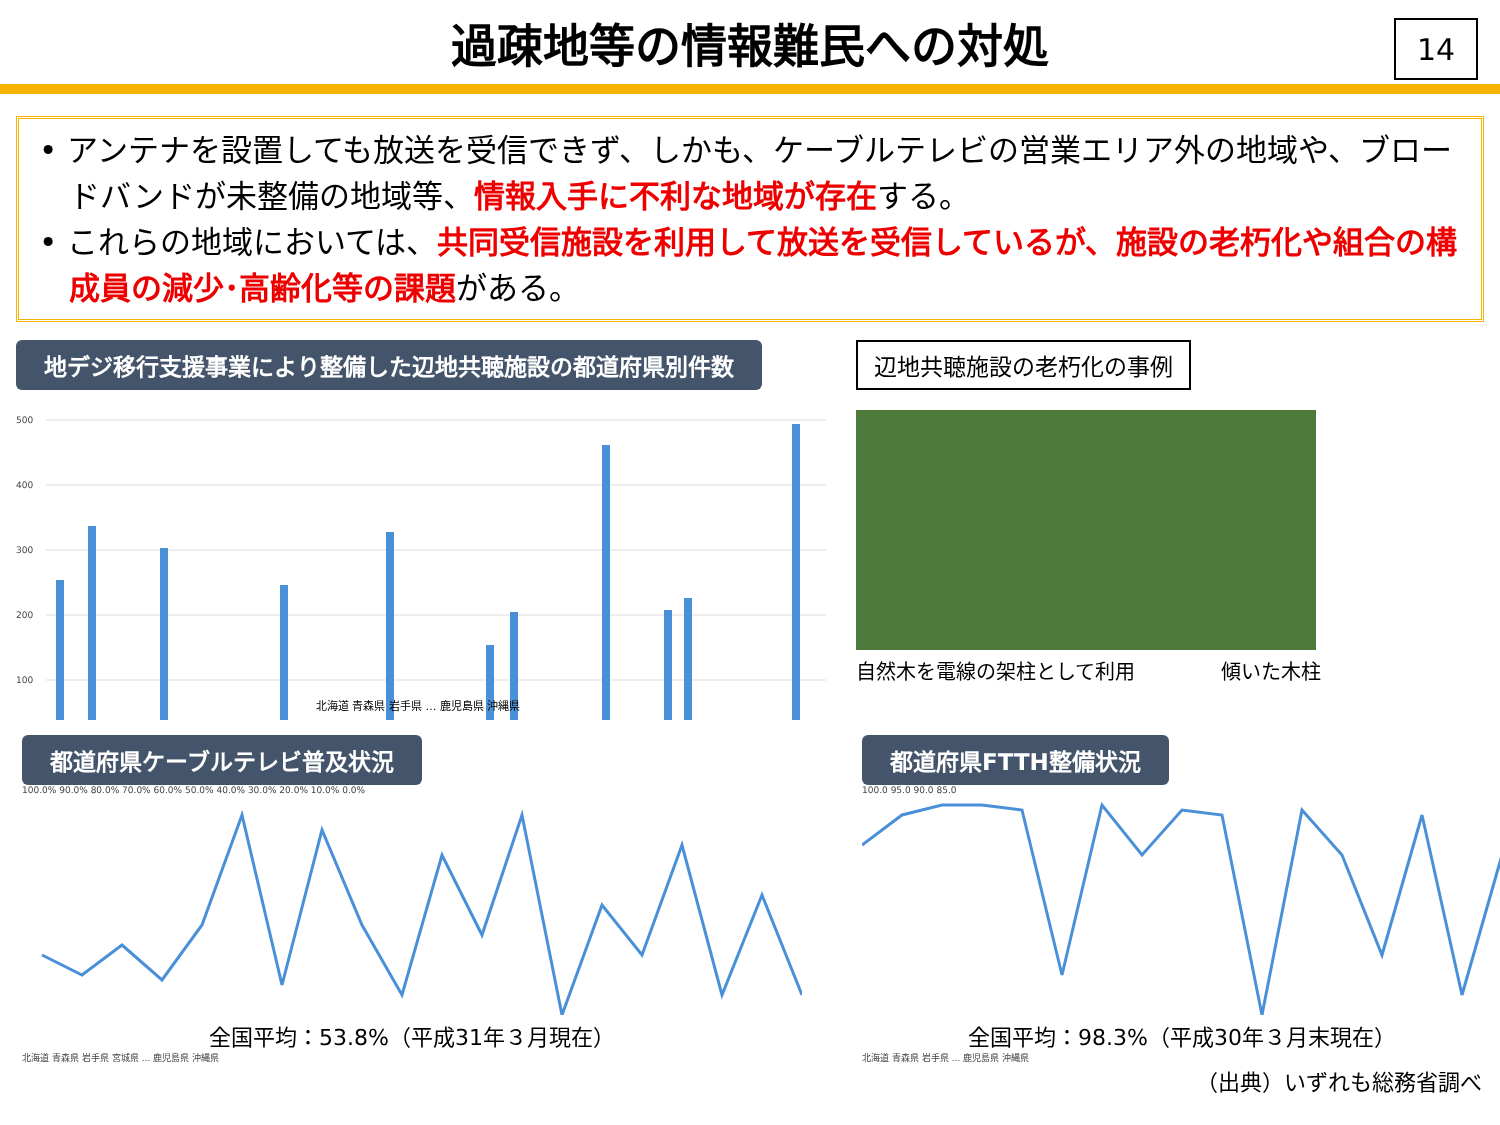過疎地等の情報難民への対処
14
• アンテナを設置しても放送を受信できず、しかも、ケーブルテレビの営業エリア外の地域や、ブロードバンドが未整備の地域等、情報入手に不利な地域が存在する。
• これらの地域においては、共同受信施設を利用して放送を受信しているが、施設の老朽化や組合の構成員の減少･高齢化等の課題がある。
地デジ移行支援事業により整備した辺地共聴施設の都道府県別件数
500
400
300
200
100
北海道 青森県 岩手県 … 鹿児島県 沖縄県
辺地共聴施設の老朽化の事例
自然木を電線の架柱として利用 傾いた木柱
都道府県ケーブルテレビ普及状況
100.0% 90.0% 80.0% 70.0% 60.0% 50.0% 40.0% 30.0% 20.0% 10.0% 0.0%
全国平均：53.8%（平成31年３月現在）
北海道 青森県 岩手県 宮城県 … 鹿児島県 沖縄県
都道府県FTTH整備状況
100.0 95.0 90.0 85.0
全国平均：98.3%（平成30年３月末現在）
北海道 青森県 岩手県 … 鹿児島県 沖縄県
（出典）いずれも総務省調べ